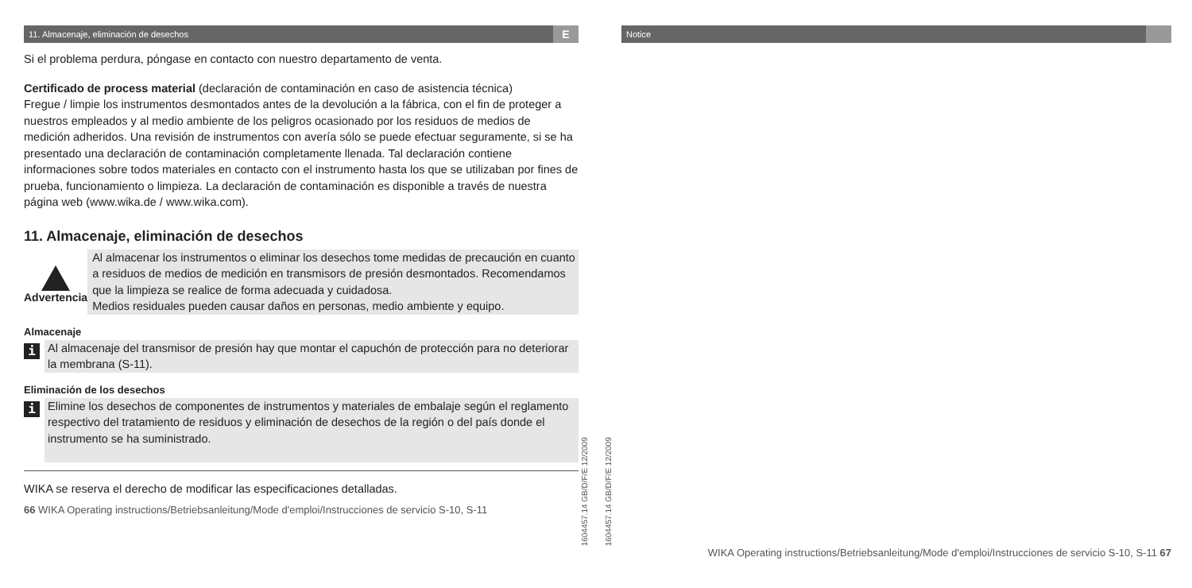11. Almacenaje, eliminación de desechos E
Si el problema perdura, póngase en contacto con nuestro departamento de venta.
Certificado de process material (declaración de contaminación en caso de asistencia técnica)
Fregue / limpie los instrumentos desmontados antes de la devolución a la fábrica, con el fin de proteger a nuestros empleados y al medio ambiente de los peligros ocasionado por los residuos de medios de medición adheridos. Una revisión de instrumentos con avería sólo se puede efectuar seguramente, si se ha presentado una declaración de contaminación completamente llenada. Tal declaración contiene informaciones sobre todos materiales en contacto con el instrumento hasta los que se utilizaban por fines de prueba, funcionamiento o limpieza. La declaración de contaminación es disponible a través de nuestra página web (www.wika.de / www.wika.com).
11. Almacenaje, eliminación de desechos
Advertencia
Al almacenar los instrumentos o eliminar los desechos tome medidas de precaución en cuanto a residuos de medios de medición en transmisors de presión desmontados. Recomendamos que la limpieza se realice de forma adecuada y cuidadosa.
Medios residuales pueden causar daños en personas, medio ambiente y equipo.
Almacenaje
i
Al almacenaje del transmisor de presión hay que montar el capuchón de protección para no deteriorar la membrana (S-11).
Eliminación de los desechos
i
Elimine los desechos de componentes de instrumentos y materiales de embalaje según el reglamento respectivo del tratamiento de residuos y eliminación de desechos de la región o del país donde el instrumento se ha suministrado.
WIKA se reserva el derecho de modificar las especificaciones detalladas.
66 WIKA Operating instructions/Betriebsanleitung/Mode d'emploi/Instrucciones de servicio S-10, S-11
1604457.14 GB/D/F/E 12/2009
1604457.14 GB/D/F/E 12/2009
Notice
WIKA Operating instructions/Betriebsanleitung/Mode d'emploi/Instrucciones de servicio S-10, S-11 67